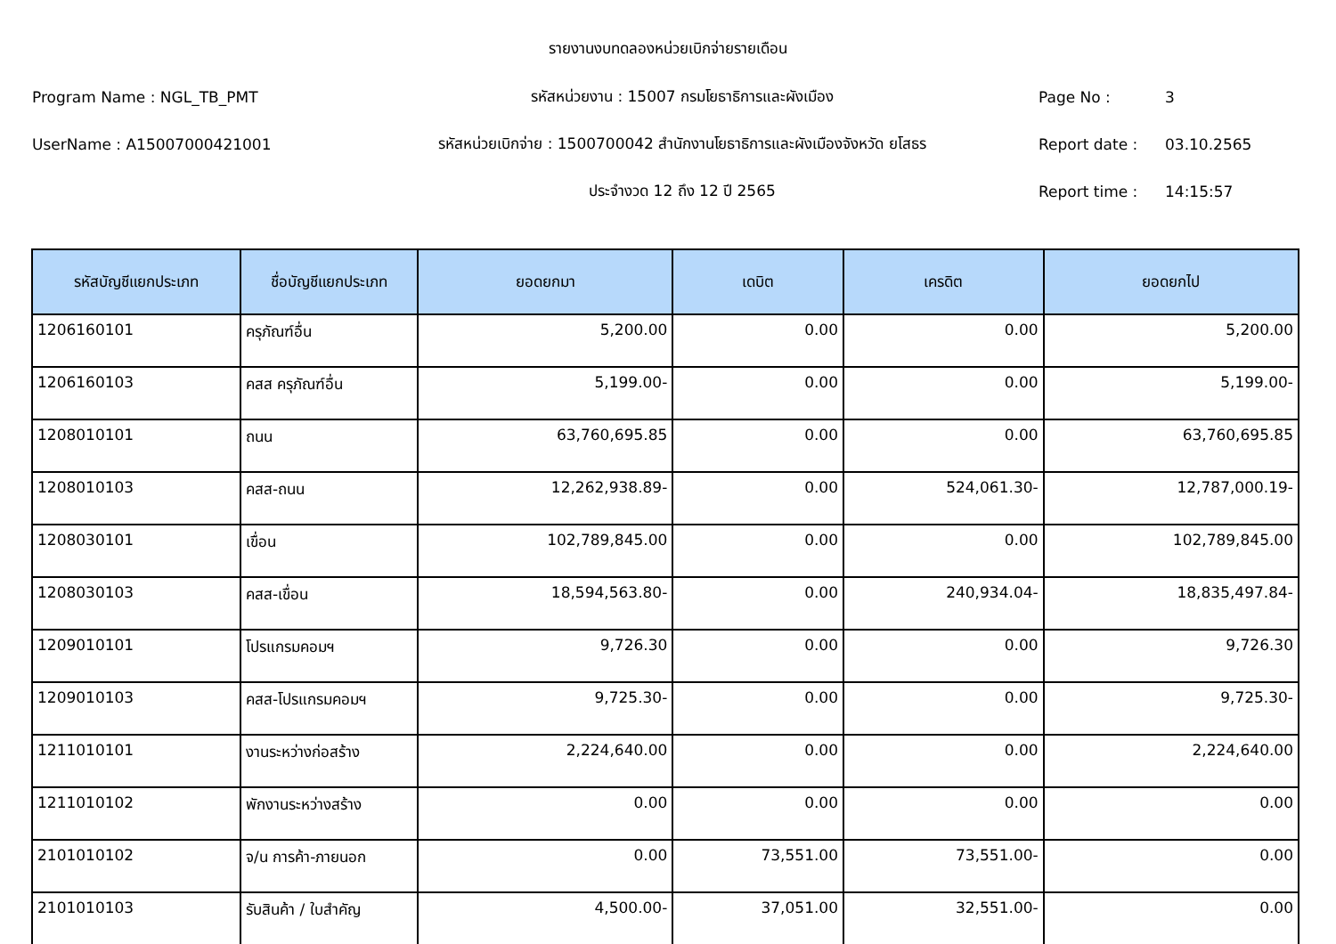รายงานงบทดลองหน่วยเบิกจ่ายรายเดือน
Program Name : NGL_TB_PMT รหัสหน่วยงาน : 15007 กรมโยธาธิการและผังเมือง Page No : 3
UserName : A15007000421001 รหัสหน่วยเบิกจ่าย : 1500700042 สำนักงานโยธาธิการและผังเมืองจังหวัด ยโสธร Report date : 03.10.2565
ประจำงวด 12 ถึง 12 ปี 2565 Report time : 14:15:57
| รหัสบัญชีแยกประเภท | ชื่อบัญชีแยกประเภท | ยอดยกมา | เดบิต | เครดิต | ยอดยกไป |
| --- | --- | --- | --- | --- | --- |
| 1206160101 | ครุภัณฑ์อื่น | 5,200.00 | 0.00 | 0.00 | 5,200.00 |
| 1206160103 | คสส ครุภัณฑ์อื่น | 5,199.00- | 0.00 | 0.00 | 5,199.00- |
| 1208010101 | ถนน | 63,760,695.85 | 0.00 | 0.00 | 63,760,695.85 |
| 1208010103 | คสส-ถนน | 12,262,938.89- | 0.00 | 524,061.30- | 12,787,000.19- |
| 1208030101 | เขื่อน | 102,789,845.00 | 0.00 | 0.00 | 102,789,845.00 |
| 1208030103 | คสส-เขื่อน | 18,594,563.80- | 0.00 | 240,934.04- | 18,835,497.84- |
| 1209010101 | โปรแกรมคอมฯ | 9,726.30 | 0.00 | 0.00 | 9,726.30 |
| 1209010103 | คสส-โปรแกรมคอมฯ | 9,725.30- | 0.00 | 0.00 | 9,725.30- |
| 1211010101 | งานระหว่างก่อสร้าง | 2,224,640.00 | 0.00 | 0.00 | 2,224,640.00 |
| 1211010102 | พักงานระหว่างสร้าง | 0.00 | 0.00 | 0.00 | 0.00 |
| 2101010102 | จ/น การค้า-ภายนอก | 0.00 | 73,551.00 | 73,551.00- | 0.00 |
| 2101010103 | รับสินค้า / ใบสำคัญ | 4,500.00- | 37,051.00 | 32,551.00- | 0.00 |